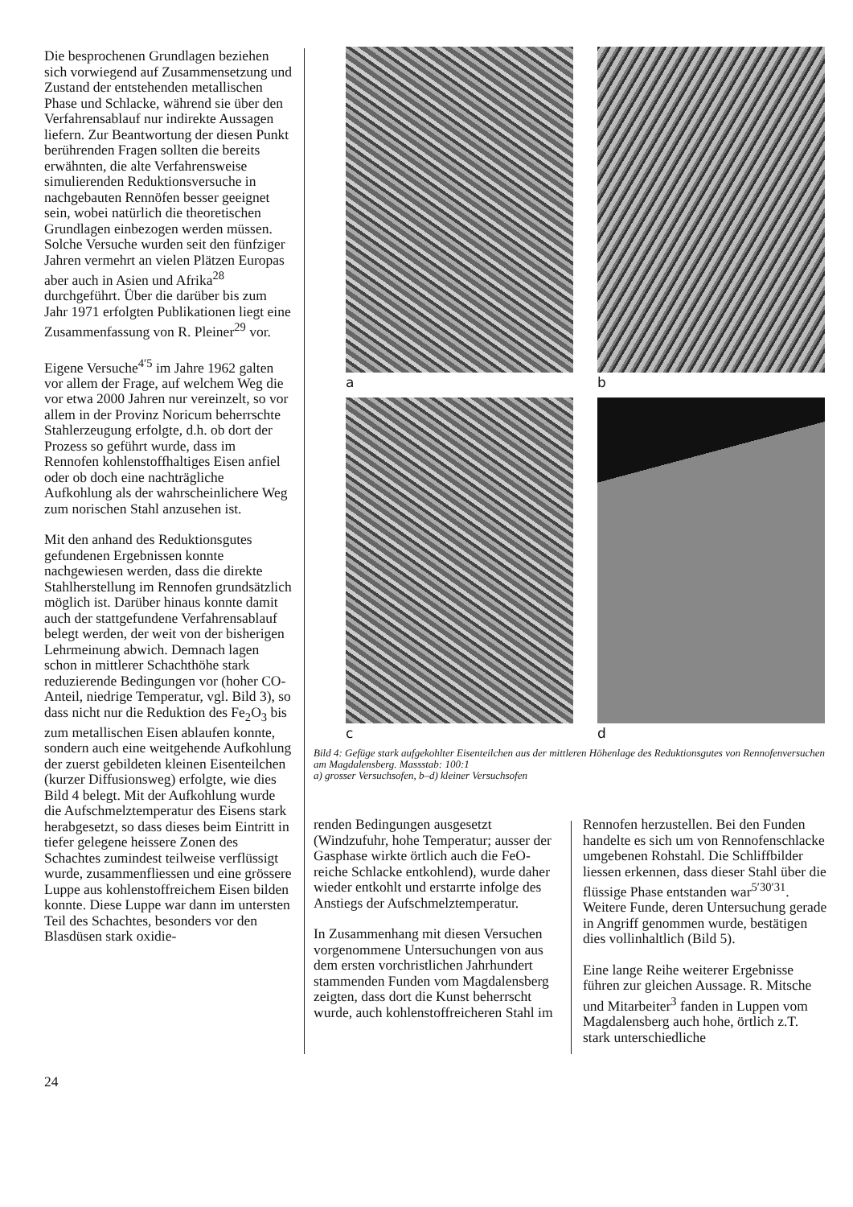Die besprochenen Grundlagen beziehen sich vorwiegend auf Zusammensetzung und Zustand der entstehenden metallischen Phase und Schlacke, während sie über den Verfahrensablauf nur indirekte Aussagen liefern. Zur Beantwortung der diesen Punkt berührenden Fragen sollten die bereits erwähnten, die alte Verfahrensweise simulierenden Reduktionsversuche in nachgebauten Rennöfen besser geeignet sein, wobei natürlich die theoretischen Grundlagen einbezogen werden müssen. Solche Versuche wurden seit den fünfziger Jahren vermehrt an vielen Plätzen Europas aber auch in Asien und Afrika<sup>28</sup> durchgeführt. Über die darüber bis zum Jahr 1971 erfolgten Publikationen liegt eine Zusammenfassung von R. Pleiner<sup>29</sup> vor.
Eigene Versuche<sup>4′5</sup> im Jahre 1962 galten vor allem der Frage, auf welchem Weg die vor etwa 2000 Jahren nur vereinzelt, so vor allem in der Provinz Noricum beherrschte Stahlerzeugung erfolgte, d.h. ob dort der Prozess so geführt wurde, dass im Rennofen kohlenstoffhaltiges Eisen anfiel oder ob doch eine nachträgliche Aufkohlung als der wahrscheinlichere Weg zum norischen Stahl anzusehen ist.
Mit den anhand des Reduktionsgutes gefundenen Ergebnissen konnte nachgewiesen werden, dass die direkte Stahlherstellung im Rennofen grundsätzlich möglich ist. Darüber hinaus konnte damit auch der stattgefundene Verfahrensablauf belegt werden, der weit von der bisherigen Lehrmeinung abwich. Demnach lagen schon in mittlerer Schachthöhe stark reduzierende Bedingungen vor (hoher CO-Anteil, niedrige Temperatur, vgl. Bild 3), so dass nicht nur die Reduktion des Fe<sub>2</sub>O<sub>3</sub> bis zum metallischen Eisen ablaufen konnte, sondern auch eine weitgehende Aufkohlung der zuerst gebildeten kleinen Eisenteilchen (kurzer Diffusionsweg) erfolgte, wie dies Bild 4 belegt. Mit der Aufkohlung wurde die Aufschmelztemperatur des Eisens stark herabgesetzt, so dass dieses beim Eintritt in tiefer gelegene heissere Zonen des Schachtes zumindest teilweise verflüssigt wurde, zusammenfliessen und eine grössere Luppe aus kohlenstoffreichem Eisen bilden konnte. Diese Luppe war dann im untersten Teil des Schachtes, besonders vor den Blasdüsen stark oxidie-
a
b
c
d
Bild 4: Gefüge stark aufgekohlter Eisenteilchen aus der mittleren Höhenlage des Reduktionsgutes von Rennofenversuchen am Magdalensberg. Massstab: 100:1
a) grosser Versuchsofen, b–d) kleiner Versuchsofen
renden Bedingungen ausgesetzt (Windzufuhr, hohe Temperatur; ausser der Gasphase wirkte örtlich auch die FeO-reiche Schlacke entkohlend), wurde daher wieder entkohlt und erstarrte infolge des Anstiegs der Aufschmelztemperatur.
In Zusammenhang mit diesen Versuchen vorgenommene Untersuchungen von aus dem ersten vorchristlichen Jahrhundert stammenden Funden vom Magdalensberg zeigten, dass dort die Kunst beherrscht wurde, auch kohlenstoffreicheren Stahl im
Rennofen herzustellen. Bei den Funden handelte es sich um von Rennofenschlacke umgebenen Rohstahl. Die Schliffbilder liessen erkennen, dass dieser Stahl über die flüssige Phase entstanden war<sup>5′30′31</sup>. Weitere Funde, deren Untersuchung gerade in Angriff genommen wurde, bestätigen dies vollinhaltlich (Bild 5).
Eine lange Reihe weiterer Ergebnisse führen zur gleichen Aussage. R. Mitsche und Mitarbeiter<sup>3</sup> fanden in Luppen vom Magdalensberg auch hohe, örtlich z.T. stark unterschiedliche
24